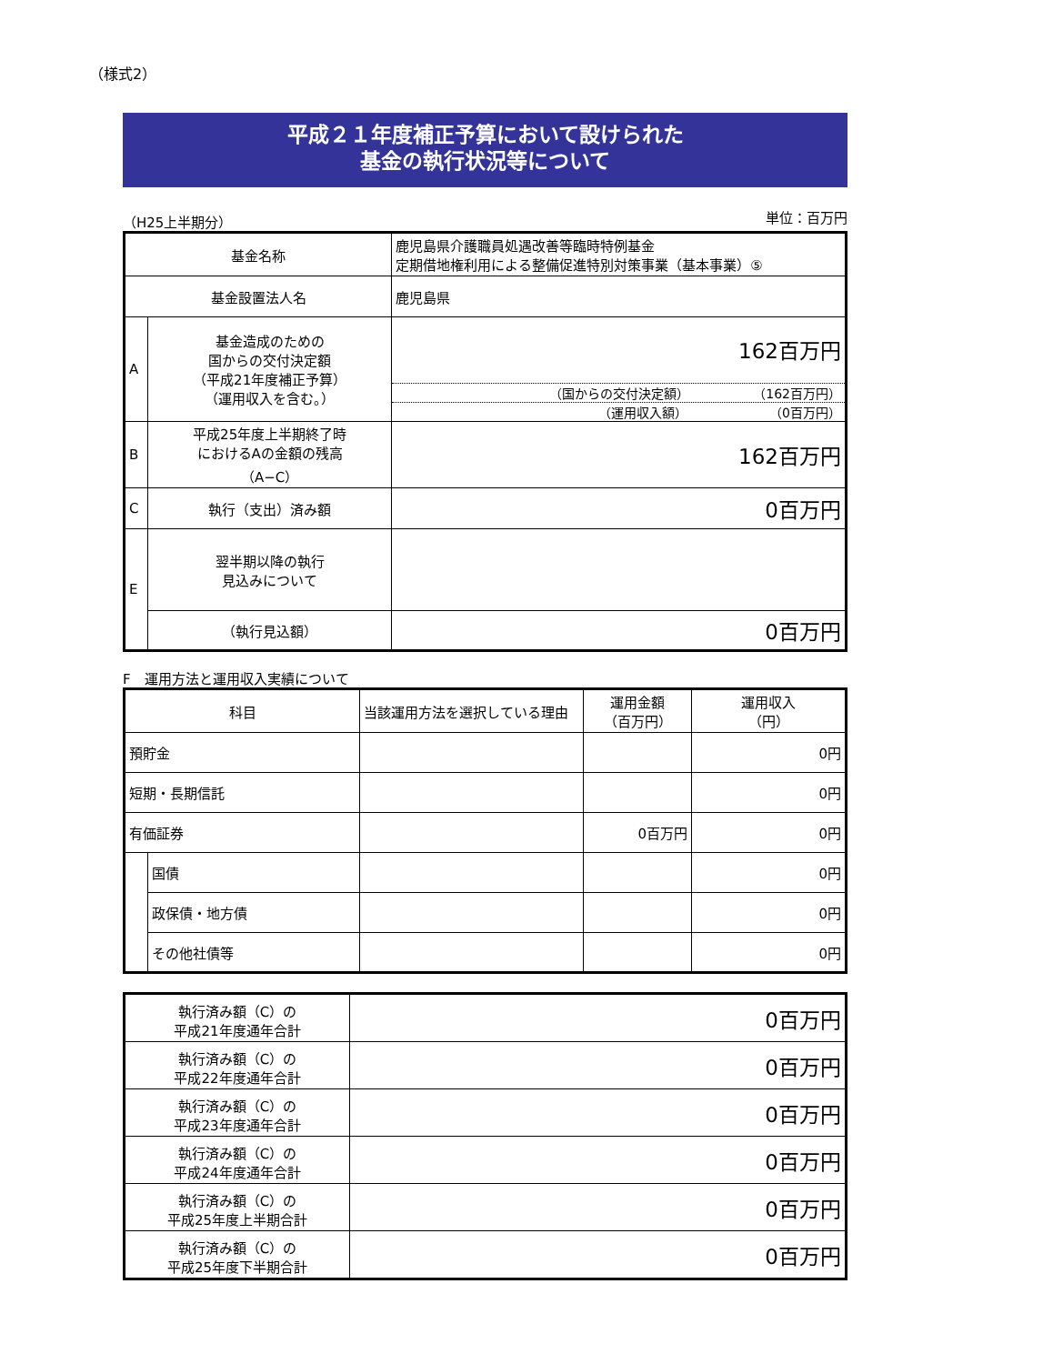（様式2）
平成２１年度補正予算において設けられた
基金の執行状況等について
（H25上半期分） 単位：百万円
| 基金名称 | | 鹿児島県介護職員処遇改善等臨時特例基金 定期借地権利用による整備促進特別対策事業（基本事業）⑤ |
| 基金設置法人名 | | 鹿児島県 |
| A | 基金造成のための 国からの交付決定額 （平成21年度補正予算） （運用収入を含む。） | 162百万円 （国からの交付決定額） （162百万円） （運用収入額） （0百万円） |
| B | 平成25年度上半期終了時 におけるAの金額の残高 （A−C） | 162百万円 |
| C | 執行（支出）済み額 | 0百万円 |
| E | 翌半期以降の執行 見込みについて | |
| | （執行見込額） | 0百万円 |
F　運用方法と運用収入実績について
| 科目 | | 当該運用方法を選択している理由 | 運用金額 （百万円） | 運用収入 （円） |
| 預貯金 | | | | 0円 |
| 短期・長期信託 | | | | 0円 |
| 有価証券 | | | 0百万円 | 0円 |
| | 国債 | | | 0円 |
| | 政保債・地方債 | | | 0円 |
| | その他社債等 | | | 0円 |
| 執行済み額（C）の 平成21年度通年合計 | 0百万円 |
| 執行済み額（C）の 平成22年度通年合計 | 0百万円 |
| 執行済み額（C）の 平成23年度通年合計 | 0百万円 |
| 執行済み額（C）の 平成24年度通年合計 | 0百万円 |
| 執行済み額（C）の 平成25年度上半期合計 | 0百万円 |
| 執行済み額（C）の 平成25年度下半期合計 | 0百万円 |